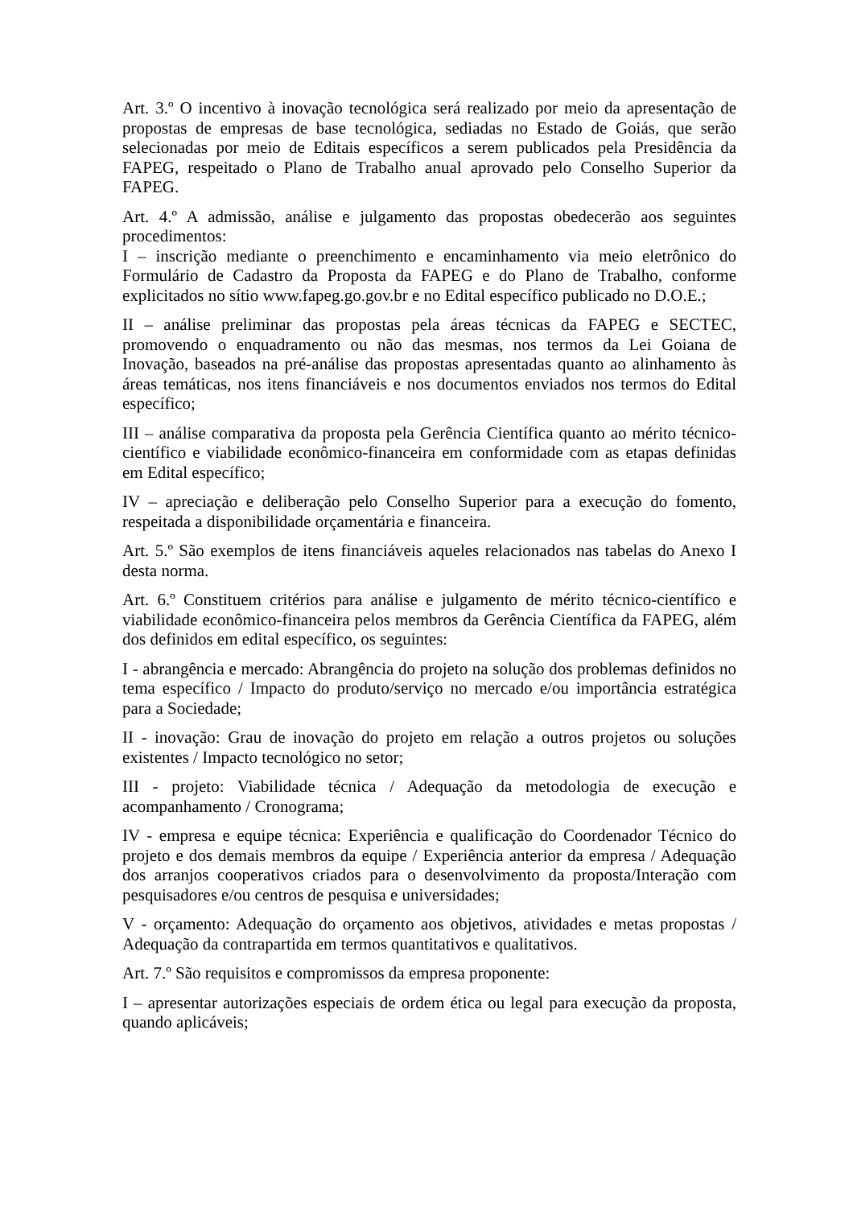Art. 3.º O incentivo à inovação tecnológica será realizado por meio da apresentação de propostas de empresas de base tecnológica, sediadas no Estado de Goiás, que serão selecionadas por meio de Editais específicos a serem publicados pela Presidência da FAPEG, respeitado o Plano de Trabalho anual aprovado pelo Conselho Superior da FAPEG.
Art. 4.º A admissão, análise e julgamento das propostas obedecerão aos seguintes procedimentos:
I – inscrição mediante o preenchimento e encaminhamento via meio eletrônico do Formulário de Cadastro da Proposta da FAPEG e do Plano de Trabalho, conforme explicitados no sítio www.fapeg.go.gov.br e no Edital específico publicado no D.O.E.;
II – análise preliminar das propostas pela áreas técnicas da FAPEG e SECTEC, promovendo o enquadramento ou não das mesmas, nos termos da Lei Goiana de Inovação, baseados na pré-análise das propostas apresentadas quanto ao alinhamento às áreas temáticas, nos itens financiáveis e nos documentos enviados nos termos do Edital específico;
III – análise comparativa da proposta pela Gerência Científica quanto ao mérito técnico-científico e viabilidade econômico-financeira em conformidade com as etapas definidas em Edital específico;
IV – apreciação e deliberação pelo Conselho Superior para a execução do fomento, respeitada a disponibilidade orçamentária e financeira.
Art. 5.º São exemplos de itens financiáveis aqueles relacionados nas tabelas do Anexo I desta norma.
Art. 6.º Constituem critérios para análise e julgamento de mérito técnico-científico e viabilidade econômico-financeira pelos membros da Gerência Científica da FAPEG, além dos definidos em edital específico, os seguintes:
I - abrangência e mercado: Abrangência do projeto na solução dos problemas definidos no tema específico / Impacto do produto/serviço no mercado e/ou importância estratégica para a Sociedade;
II - inovação: Grau de inovação do projeto em relação a outros projetos ou soluções existentes / Impacto tecnológico no setor;
III - projeto: Viabilidade técnica / Adequação da metodologia de execução e acompanhamento / Cronograma;
IV - empresa e equipe técnica: Experiência e qualificação do Coordenador Técnico do projeto e dos demais membros da equipe / Experiência anterior da empresa / Adequação dos arranjos cooperativos criados para o desenvolvimento da proposta/Interação com pesquisadores e/ou centros de pesquisa e universidades;
V - orçamento: Adequação do orçamento aos objetivos, atividades e metas propostas / Adequação da contrapartida em termos quantitativos e qualitativos.
Art. 7.º São requisitos e compromissos da empresa proponente:
I – apresentar autorizações especiais de ordem ética ou legal para execução da proposta, quando aplicáveis;